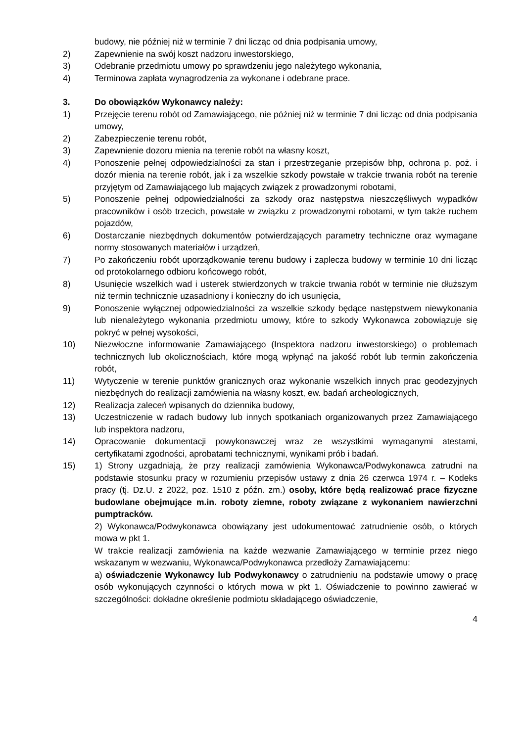budowy, nie później niż w terminie 7 dni licząc od dnia podpisania umowy,
2) Zapewnienie na swój koszt nadzoru inwestorskiego,
3) Odebranie przedmiotu umowy po sprawdzeniu jego należytego wykonania,
4) Terminowa zapłata wynagrodzenia za wykonane i odebrane prace.
3. Do obowiązków Wykonawcy należy:
1) Przejęcie terenu robót od Zamawiającego, nie później niż w terminie 7 dni licząc od dnia podpisania umowy,
2) Zabezpieczenie terenu robót,
3) Zapewnienie dozoru mienia na terenie robót na własny koszt,
4) Ponoszenie pełnej odpowiedzialności za stan i przestrzeganie przepisów bhp, ochrona p. poż. i dozór mienia na terenie robót, jak i za wszelkie szkody powstałe w trakcie trwania robót na terenie przyjętym od Zamawiającego lub mających związek z prowadzonymi robotami,
5) Ponoszenie pełnej odpowiedzialności za szkody oraz następstwa nieszczęśliwych wypadków pracowników i osób trzecich, powstałe w związku z prowadzonymi robotami, w tym także ruchem pojazdów,
6) Dostarczanie niezbędnych dokumentów potwierdzających parametry techniczne oraz wymagane normy stosowanych materiałów i urządzeń,
7) Po zakończeniu robót uporządkowanie terenu budowy i zaplecza budowy w terminie 10 dni licząc od protokolarnego odbioru końcowego robót,
8) Usunięcie wszelkich wad i usterek stwierdzonych w trakcie trwania robót w terminie nie dłuższym niż termin technicznie uzasadniony i konieczny do ich usunięcia,
9) Ponoszenie wyłącznej odpowiedzialności za wszelkie szkody będące następstwem niewykonania lub nienależytego wykonania przedmiotu umowy, które to szkody Wykonawca zobowiązuje się pokryć w pełnej wysokości,
10) Niezwłoczne informowanie Zamawiającego (Inspektora nadzoru inwestorskiego) o problemach technicznych lub okolicznościach, które mogą wpłynąć na jakość robót lub termin zakończenia robót,
11) Wytyczenie w terenie punktów granicznych oraz wykonanie wszelkich innych prac geodezyjnych niezbędnych do realizacji zamówienia na własny koszt, ew. badań archeologicznych,
12) Realizacja zaleceń wpisanych do dziennika budowy,
13) Uczestniczenie w radach budowy lub innych spotkaniach organizowanych przez Zamawiającego lub inspektora nadzoru,
14) Opracowanie dokumentacji powykonawczej wraz ze wszystkimi wymaganymi atestami, certyfikatami zgodności, aprobatami technicznymi, wynikami prób i badań.
15) 1) Strony uzgadniają, że przy realizacji zamówienia Wykonawca/Podwykonawca zatrudni na podstawie stosunku pracy w rozumieniu przepisów ustawy z dnia 26 czerwca 1974 r. – Kodeks pracy (tj. Dz.U. z 2022, poz. 1510 z późn. zm.) osoby, które będą realizować prace fizyczne budowlane obejmujące m.in. roboty ziemne, roboty związane z wykonaniem nawierzchni pumptracków.
2) Wykonawca/Podwykonawca obowiązany jest udokumentować zatrudnienie osób, o których mowa w pkt 1.
W trakcie realizacji zamówienia na każde wezwanie Zamawiającego w terminie przez niego wskazanym w wezwaniu, Wykonawca/Podwykonawca przedłoży Zamawiającemu:
a) oświadczenie Wykonawcy lub Podwykonawcy o zatrudnieniu na podstawie umowy o pracę osób wykonujących czynności o których mowa w pkt 1. Oświadczenie to powinno zawierać w szczególności: dokładne określenie podmiotu składającego oświadczenie,
4